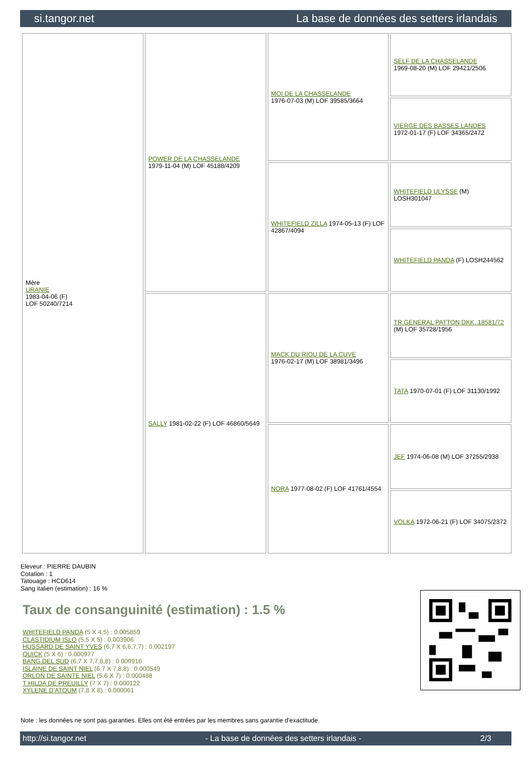si.tangor.net La base de données des setters irlandais
| Mère URANIE 1983-04-06 (F) LOF 50240/7214 | POWER DE LA CHASSELANDE 1979-11-04 (M) LOF 45188/4209 | MOI DE LA CHASSELANDE 1976-07-03 (M) LOF 39585/3664 | SELF DE LA CHASSELANDE 1969-08-20 (M) LOF 29421/2506 |
| | | | VIERGE DES BASSES LANDES 1972-01-17 (F) LOF 34365/2472 |
| | | WHITEFIELD ZILLA 1974-05-13 (F) LOF 42867/4094 | WHITEFIELD ULYSSE (M) LOSH301047 |
| | | | WHITEFIELD PANDA (F) LOSH244562 |
| | SALLY 1981-02-22 (F) LOF 46860/5649 | MACK DU RIOU DE LA CUVE 1976-02-17 (M) LOF 38981/3496 | TR.GENERAL PATTON DKK. 18581/72 (M) LOF 35728/1956 |
| | | | TATA 1970-07-01 (F) LOF 31130/1992 |
| | | NORA 1977-08-02 (F) LOF 41761/4554 | JEF 1974-06-08 (M) LOF 37255/2938 |
| | | | VOLKA 1972-06-21 (F) LOF 34075/2372 |
Eleveur : PIERRE DAUBIN
Cotation : 1
Tatouage : HCD614
Sang italien (estimation) : 16 %
Taux de consanguinité (estimation) : 1.5 %
WHITEFIELD PANDA (5 X 4,5) : 0.005859
CLASTIDIUM ISLO (5,5 X 5) : 0.003906
HUSSARD DE SAINT YVES (6,7 X 6,6,7,7) : 0.002197
QUICK (5 X 6) : 0.000977
BANG DEL SUD (6,7 X 7,7,8,8) : 0.000916
ISLAINE DE SAINT NIEL (6,7 X 7,8,8) : 0.000549
ORLON DE SAINTE NIEL (5,6 X 7) : 0.000488
T HILDA DE PREUILLY (7 X 7) : 0.000122
XYLENE D'ATOUM (7,8 X 8) : 0.000061
Note : les données ne sont pas garanties. Elles ont été entrées par les membres sans garantie d'exactitude.
http://si.tangor.net - La base de données des setters irlandais - 2/3